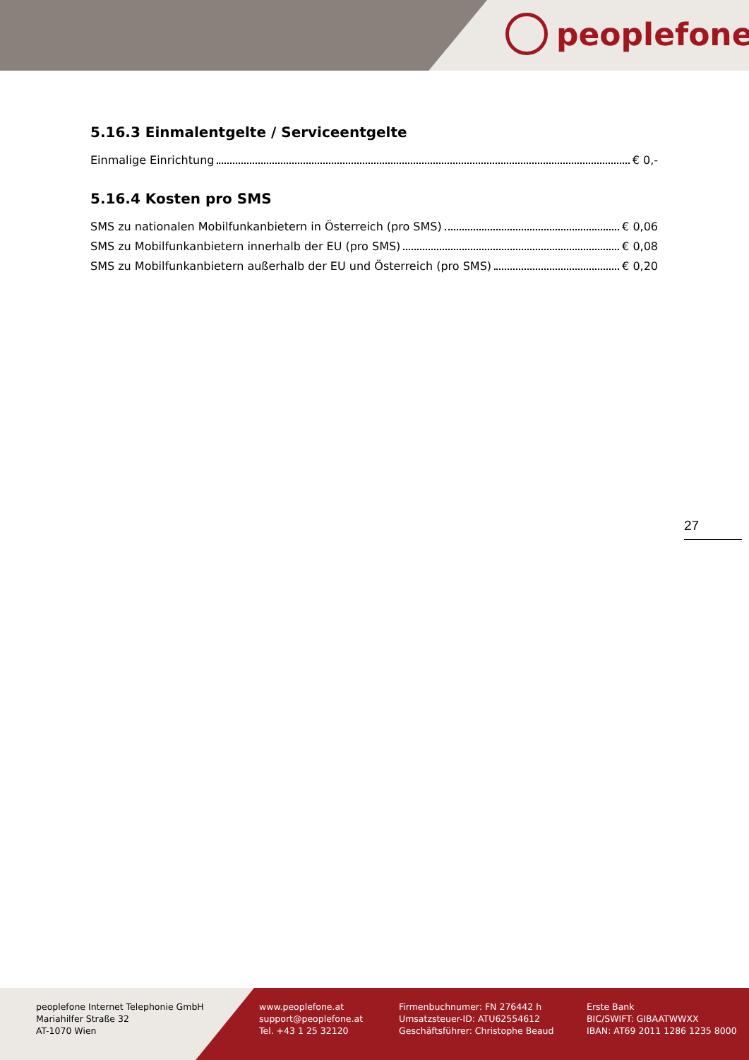peoplefone
5.16.3 Einmalentgelte / Serviceentgelte
Einmalige Einrichtung € 0,-
5.16.4 Kosten pro SMS
SMS zu nationalen Mobilfunkanbietern in Österreich (pro SMS) € 0,06
SMS zu Mobilfunkanbietern innerhalb der EU (pro SMS) € 0,08
SMS zu Mobilfunkanbietern außerhalb der EU und Österreich (pro SMS) € 0,20
27
peoplefone Internet Telephonie GmbH
Mariahilfer Straße 32
AT-1070 Wien
www.peoplefone.at
support@peoplefone.at
Tel. +43 1 25 32120
Firmenbuchnumer: FN 276442 h
Umsatzsteuer-ID: ATU62554612
Geschäftsführer: Christophe Beaud
Erste Bank
BIC/SWIFT: GIBAATWWXX
IBAN: AT69 2011 1286 1235 8000